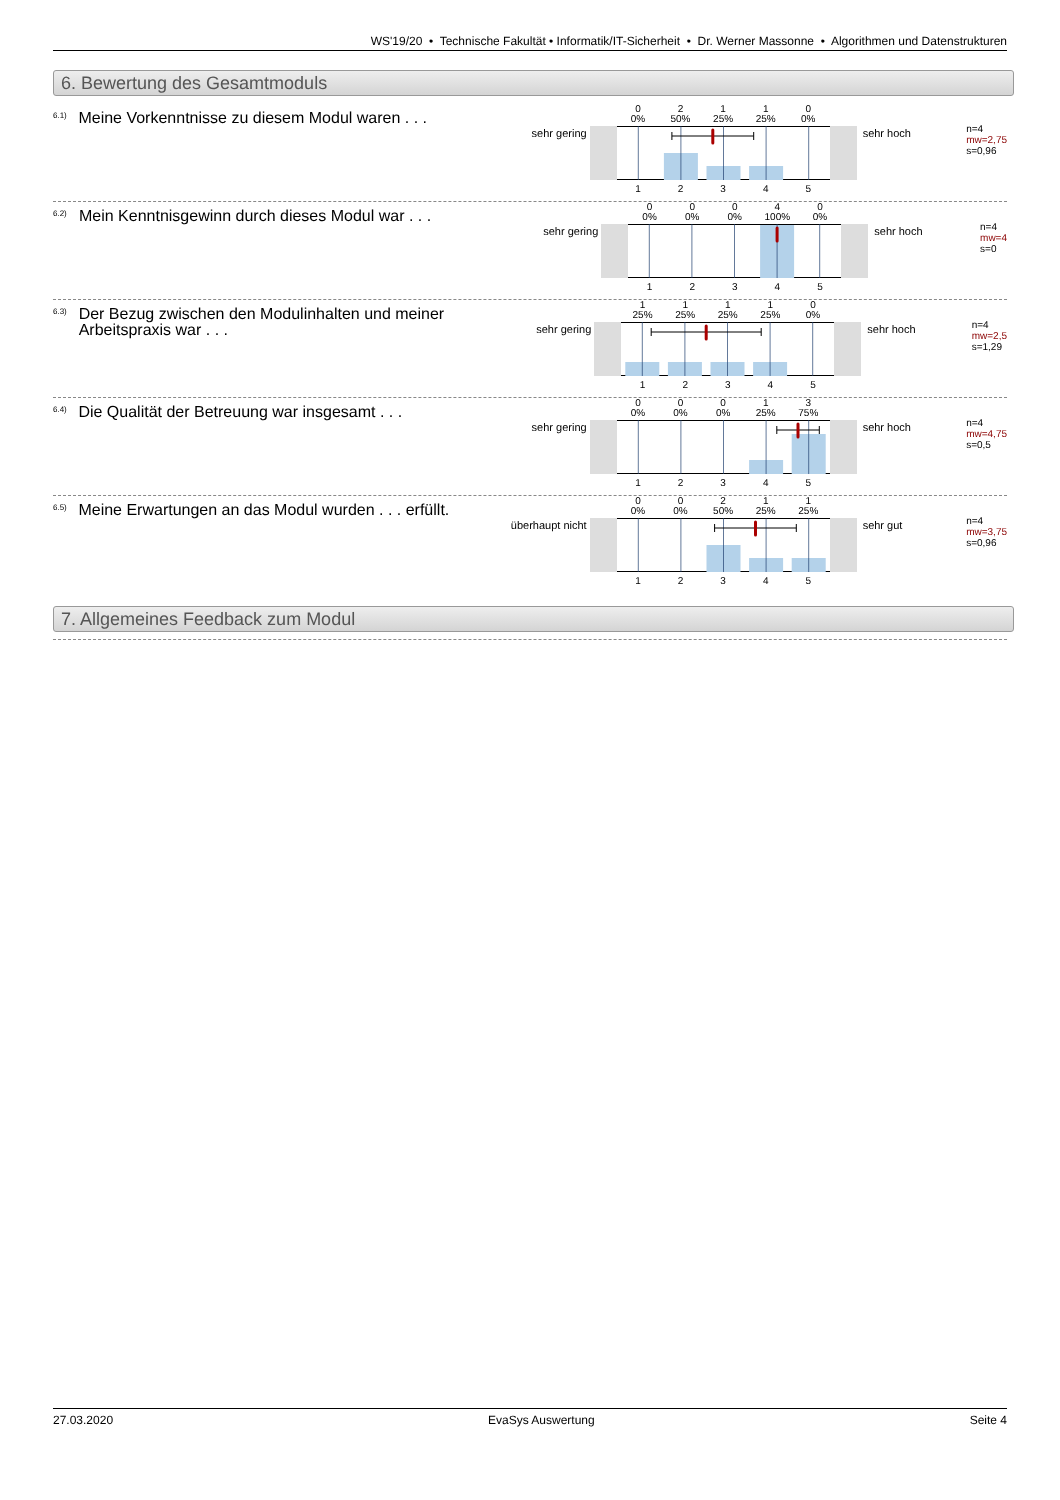WS'19/20 • Technische Fakultät • Informatik/IT-Sicherheit • Dr. Werner Massonne • Algorithmen und Datenstrukturen
6. Bewertung des Gesamtmoduls
6.1)
Meine Vorkenntnisse zu diesem Modul waren . . .
sehr gering
0
0%
2
50%
1
25%
1
25%
0
0%
1 2 3 4 5
sehr hoch
n=4
mw=2,75
s=0,96
6.2)
Mein Kenntnisgewinn durch dieses Modul war . . .
sehr gering
0
0%
0
0%
0
0%
4
100%
0
0%
1 2 3 4 5
sehr hoch
n=4
mw=4
s=0
6.3)
Der Bezug zwischen den Modulinhalten und meiner Arbeitspraxis war . . .
sehr gering
1
25%
1
25%
1
25%
1
25%
0
0%
1 2 3 4 5
sehr hoch
n=4
mw=2,5
s=1,29
6.4)
Die Qualität der Betreuung war insgesamt . . .
sehr gering
0
0%
0
0%
0
0%
1
25%
3
75%
1 2 3 4 5
sehr hoch
n=4
mw=4,75
s=0,5
6.5)
Meine Erwartungen an das Modul wurden . . . erfüllt.
überhaupt nicht
0
0%
0
0%
2
50%
1
25%
1
25%
1 2 3 4 5
sehr gut
n=4
mw=3,75
s=0,96
7. Allgemeines Feedback zum Modul
27.03.2020 EvaSys Auswertung Seite 4